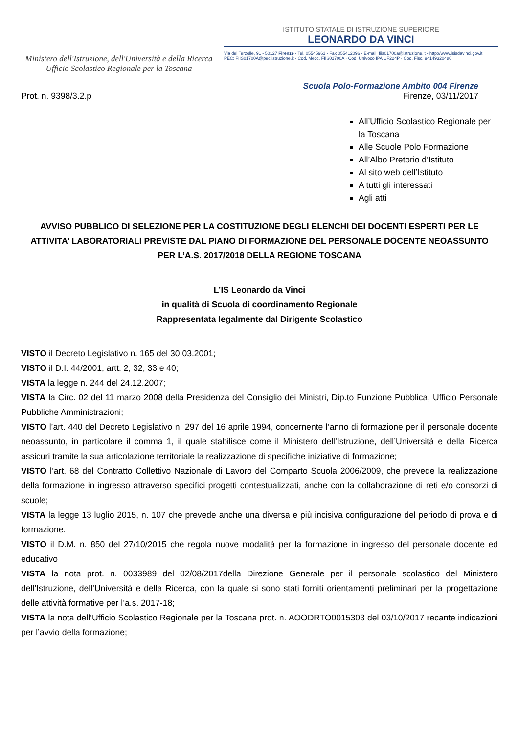Ministero dell'Istruzione, dell'Università e della Ricerca
Ufficio Scolastico Regionale per la Toscana
ISTITUTO STATALE DI ISTRUZIONE SUPERIORE
LEONARDO DA VINCI
Via del Terzolle, 91 - 50127 Firenze - Tel. 05545961 - Fax 055412096 - E-mail: fiis01700a@istruzione.it - http://www.isisdavinci.gov.it
PEC: FIIS01700A@pec.istruzione.it · Cod. Mecc. FIIS01700A · Cod. Univoco IPA UF224P · Cod. Fisc. 94149320486
Scuola Polo-Formazione Ambito 004 Firenze
Prot. n. 9398/3.2.p Firenze, 03/11/2017
All’Ufficio Scolastico Regionale per la Toscana
Alle Scuole Polo Formazione
All’Albo Pretorio d’Istituto
Al sito web dell’Istituto
A tutti gli interessati
Agli atti
AVVISO PUBBLICO DI SELEZIONE PER LA COSTITUZIONE DEGLI ELENCHI DEI DOCENTI ESPERTI PER LE ATTIVITA’ LABORATORIALI PREVISTE DAL PIANO DI FORMAZIONE DEL PERSONALE DOCENTE NEOASSUNTO PER L’A.S. 2017/2018 DELLA REGIONE TOSCANA
L’IS Leonardo da Vinci
in qualità di Scuola di coordinamento Regionale
Rappresentata legalmente dal Dirigente Scolastico
VISTO il Decreto Legislativo n. 165 del 30.03.2001;
VISTO il D.I. 44/2001, artt. 2, 32, 33 e 40;
VISTA la legge n. 244 del 24.12.2007;
VISTA la Circ. 02 del 11 marzo 2008 della Presidenza del Consiglio dei Ministri, Dip.to Funzione Pubblica, Ufficio Personale Pubbliche Amministrazioni;
VISTO l’art. 440 del Decreto Legislativo n. 297 del 16 aprile 1994, concernente l’anno di formazione per il personale docente neoassunto, in particolare il comma 1, il quale stabilisce come il Ministero dell’Istruzione, dell’Università e della Ricerca assicuri tramite la sua articolazione territoriale la realizzazione di specifiche iniziative di formazione;
VISTO l’art. 68 del Contratto Collettivo Nazionale di Lavoro del Comparto Scuola 2006/2009, che prevede la realizzazione della formazione in ingresso attraverso specifici progetti contestualizzati, anche con la collaborazione di reti e/o consorzi di scuole;
VISTA la legge 13 luglio 2015, n. 107 che prevede anche una diversa e più incisiva configurazione del periodo di prova e di formazione.
VISTO il D.M. n. 850 del 27/10/2015 che regola nuove modalità per la formazione in ingresso del personale docente ed educativo
VISTA la nota prot. n. 0033989 del 02/08/2017della Direzione Generale per il personale scolastico del Ministero dell’Istruzione, dell’Università e della Ricerca, con la quale si sono stati forniti orientamenti preliminari per la progettazione delle attività formative per l’a.s. 2017-18;
VISTA la nota dell’Ufficio Scolastico Regionale per la Toscana prot. n. AOODRTO0015303 del 03/10/2017 recante indicazioni per l’avvio della formazione;